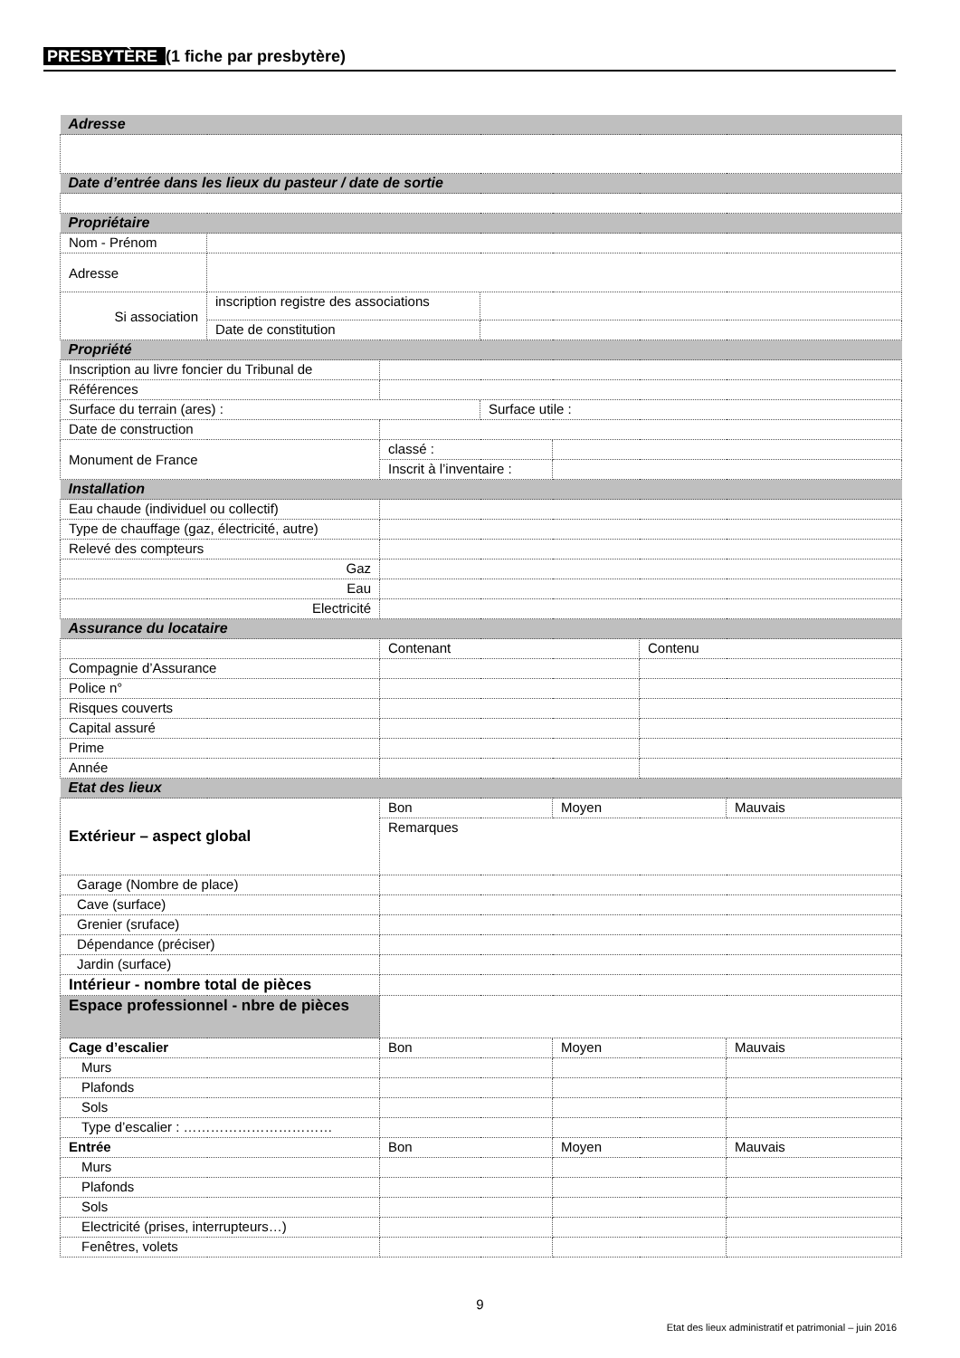PRESBYTÈRE (1 fiche par presbytère)
| Adresse | | | | | | |
| Date d’entrée dans les lieux du pasteur / date de sortie | | | | | | |
| Propriétaire | | | | | | |
| Nom - Prénom | | | | | | |
| Adresse | | | | | | |
| Si association | inscription registre des associations | | | | | |
| | Date de constitution | | | | | |
| Propriété | | | | | | |
| Inscription au livre foncier du Tribunal de | | | | | | |
| Références | | | | | | |
| Surface du terrain (ares) : | | | Surface utile : | | | |
| Date de construction | | | | | | |
| Monument de France | | classé : | | | | |
| | | Inscrit à l’inventaire : | | | | |
| Installation | | | | | | |
| Eau chaude (individuel ou collectif) | | | | | | |
| Type de chauffage (gaz, électricité, autre) | | | | | | |
| Relevé des compteurs | | | | | | |
| Gaz | | | | | | |
| Eau | | | | | | |
| Electricité | | | | | | |
| Assurance du locataire | | | | | | |
| | | Contenant | | | Contenu | |
| Compagnie d’Assurance | | | | | | |
| Police n° | | | | | | |
| Risques couverts | | | | | | |
| Capital assuré | | | | | | |
| Prime | | | | | | |
| Année | | | | | | |
| Etat des lieux | | | | | | |
| Extérieur – aspect global | | Bon | | Moyen | | Mauvais |
| | | Remarques | | | | |
| Garage (Nombre de place) | | | | | | |
| Cave (surface) | | | | | | |
| Grenier (sruface) | | | | | | |
| Dépendance (préciser) | | | | | | |
| Jardin (surface) | | | | | | |
| Intérieur - nombre total de pièces | | | | | | |
| Espace professionnel - nbre de pièces | | | | | | |
| Cage d’escalier | | Bon | | Moyen | | Mauvais |
| Murs | | | | | | |
| Plafonds | | | | | | |
| Sols | | | | | | |
| Type d’escalier : …………………………… | | | | | | |
| Entrée | | Bon | | Moyen | | Mauvais |
| Murs | | | | | | |
| Plafonds | | | | | | |
| Sols | | | | | | |
| Electricité (prises, interrupteurs…) | | | | | | |
| Fenêtres, volets | | | | | | |
9
Etat des lieux administratif et patrimonial – juin 2016